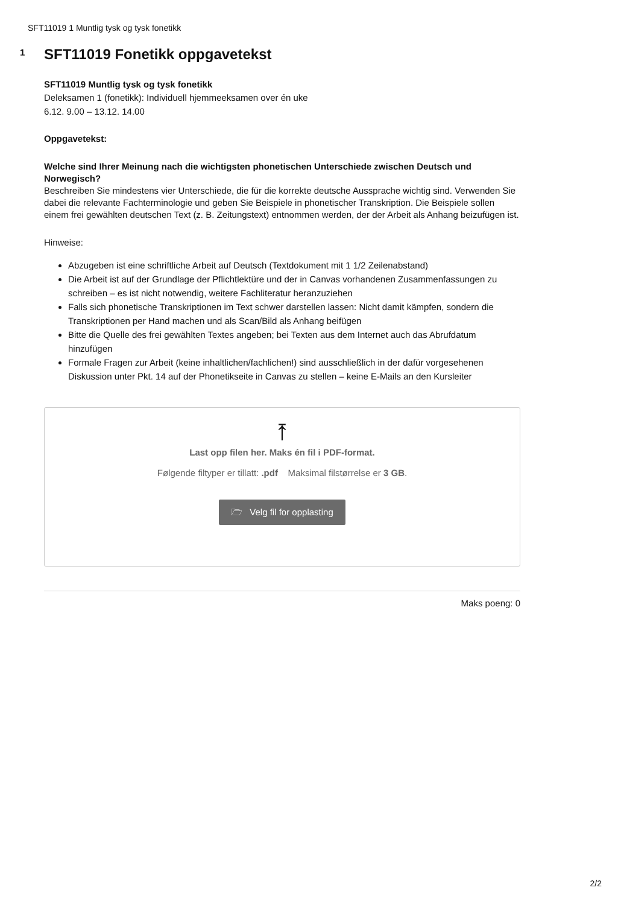SFT11019 1 Muntlig tysk og tysk fonetikk
1
SFT11019 Fonetikk oppgavetekst
SFT11019 Muntlig tysk og tysk fonetikk
Deleksamen 1 (fonetikk): Individuell hjemmeeksamen over én uke
6.12. 9.00 – 13.12. 14.00
Oppgavetekst:
Welche sind Ihrer Meinung nach die wichtigsten phonetischen Unterschiede zwischen Deutsch und Norwegisch?
Beschreiben Sie mindestens vier Unterschiede, die für die korrekte deutsche Aussprache wichtig sind. Verwenden Sie dabei die relevante Fachterminologie und geben Sie Beispiele in phonetischer Transkription. Die Beispiele sollen einem frei gewählten deutschen Text (z. B. Zeitungstext) entnommen werden, der der Arbeit als Anhang beizufügen ist.
Hinweise:
Abzugeben ist eine schriftliche Arbeit auf Deutsch (Textdokument mit 1 1/2 Zeilenabstand)
Die Arbeit ist auf der Grundlage der Pflichtlektüre und der in Canvas vorhandenen Zusammenfassungen zu schreiben – es ist nicht notwendig, weitere Fachliteratur heranzuziehen
Falls sich phonetische Transkriptionen im Text schwer darstellen lassen: Nicht damit kämpfen, sondern die Transkriptionen per Hand machen und als Scan/Bild als Anhang beifügen
Bitte die Quelle des frei gewählten Textes angeben; bei Texten aus dem Internet auch das Abrufdatum hinzufügen
Formale Fragen zur Arbeit (keine inhaltlichen/fachlichen!) sind ausschließlich in der dafür vorgesehenen Diskussion unter Pkt. 14 auf der Phonetikseite in Canvas zu stellen – keine E-Mails an den Kursleiter
⤒
Last opp filen her. Maks én fil i PDF-format.
Følgende filtyper er tillatt: .pdf Maksimal filstørrelse er 3 GB.
🗁 Velg fil for opplasting
Maks poeng: 0
2/2